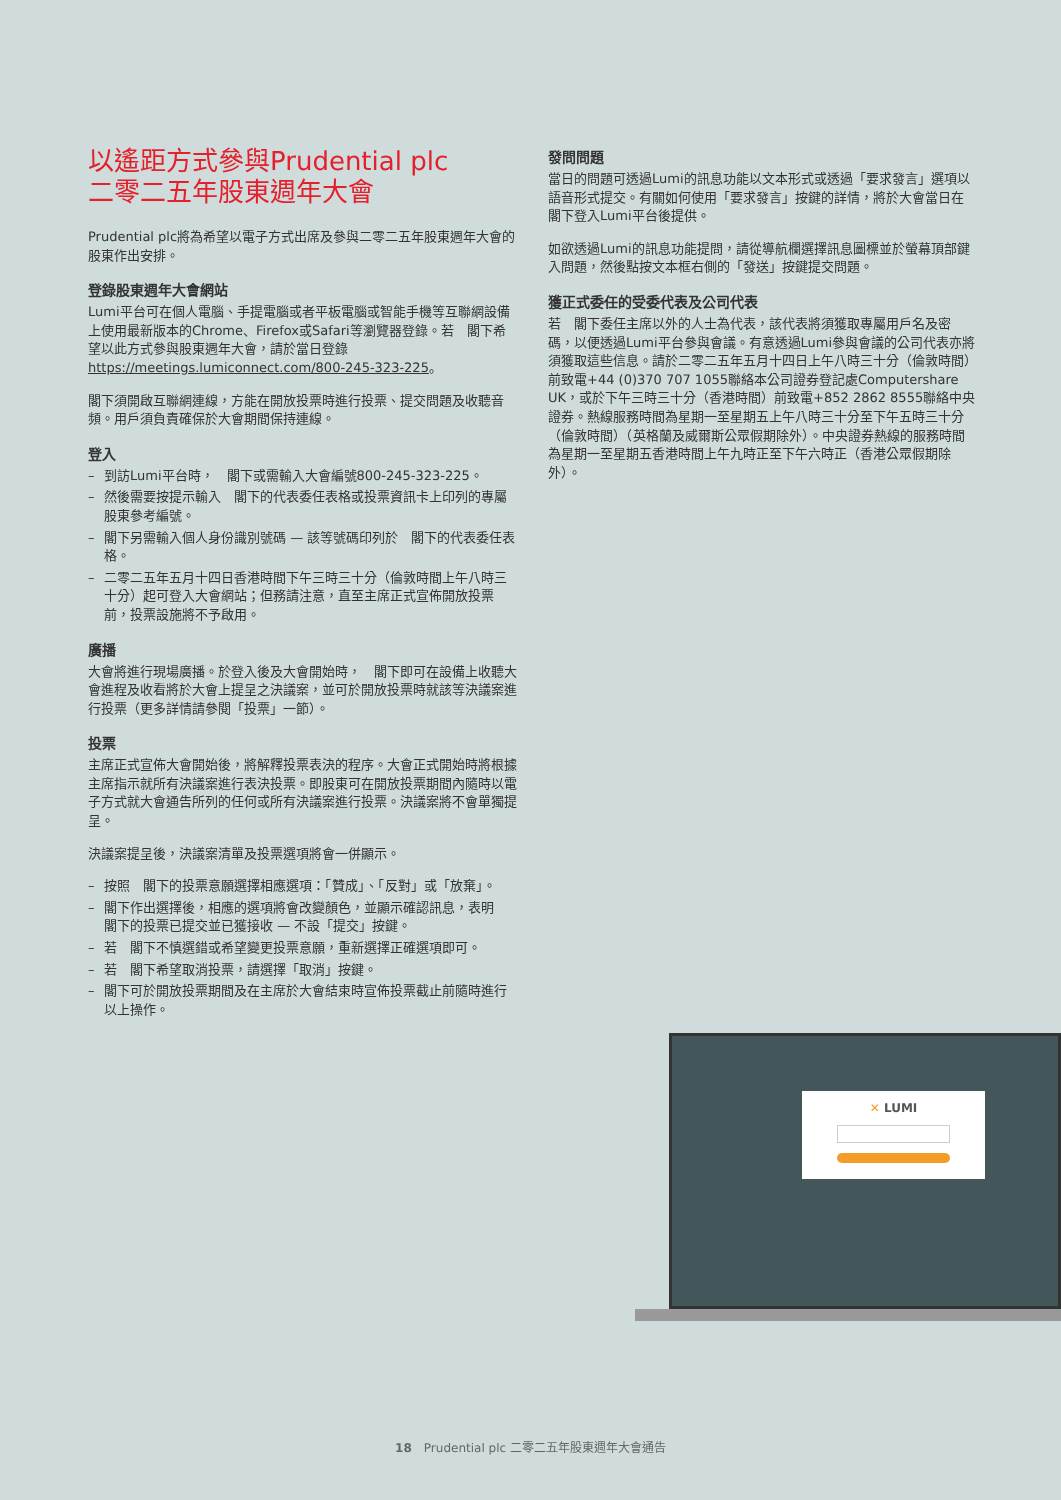以遙距方式參與Prudential plc
二零二五年股東週年大會
Prudential plc將為希望以電子方式出席及參與二零二五年股東週年大會的股東作出安排。
登錄股東週年大會網站
Lumi平台可在個人電腦、手提電腦或者平板電腦或智能手機等互聯網設備上使用最新版本的Chrome、Firefox或Safari等瀏覽器登錄。若　閣下希望以此方式參與股東週年大會，請於當日登錄https://meetings.lumiconnect.com/800-245-323-225。
閣下須開啟互聯網連線，方能在開放投票時進行投票、提交問題及收聽音頻。用戶須負責確保於大會期間保持連線。
登入
– 到訪Lumi平台時，　閣下或需輸入大會編號800-245-323-225。
– 然後需要按提示輸入　閣下的代表委任表格或投票資訊卡上印列的專屬股東參考編號。
– 閣下另需輸入個人身份識別號碼 — 該等號碼印列於　閣下的代表委任表格。
– 二零二五年五月十四日香港時間下午三時三十分（倫敦時間上午八時三十分）起可登入大會網站；但務請注意，直至主席正式宣佈開放投票前，投票設施將不予啟用。
廣播
大會將進行現場廣播。於登入後及大會開始時，　閣下即可在設備上收聽大會進程及收看將於大會上提呈之決議案，並可於開放投票時就該等決議案進行投票（更多詳情請參閱「投票」一節）。
投票
主席正式宣佈大會開始後，將解釋投票表決的程序。大會正式開始時將根據主席指示就所有決議案進行表決投票。即股東可在開放投票期間內隨時以電子方式就大會通告所列的任何或所有決議案進行投票。決議案將不會單獨提呈。
決議案提呈後，決議案清單及投票選項將會一併顯示。
– 按照　閣下的投票意願選擇相應選項：「贊成」、「反對」或「放棄」。
– 閣下作出選擇後，相應的選項將會改變顏色，並顯示確認訊息，表明　閣下的投票已提交並已獲接收 — 不設「提交」按鍵。
– 若　閣下不慎選錯或希望變更投票意願，重新選擇正確選項即可。
– 若　閣下希望取消投票，請選擇「取消」按鍵。
– 閣下可於開放投票期間及在主席於大會結束時宣佈投票截止前隨時進行以上操作。
發問問題
當日的問題可透過Lumi的訊息功能以文本形式或透過「要求發言」選項以語音形式提交。有關如何使用「要求發言」按鍵的詳情，將於大會當日在　閣下登入Lumi平台後提供。
如欲透過Lumi的訊息功能提問，請從導航欄選擇訊息圖標並於螢幕頂部鍵入問題，然後點按文本框右側的「發送」按鍵提交問題。
獲正式委任的受委代表及公司代表
若　閣下委任主席以外的人士為代表，該代表將須獲取專屬用戶名及密碼，以便透過Lumi平台參與會議。有意透過Lumi參與會議的公司代表亦將須獲取這些信息。請於二零二五年五月十四日上午八時三十分（倫敦時間）前致電+44 (0)370 707 1055聯絡本公司證券登記處Computershare UK，或於下午三時三十分（香港時間）前致電+852 2862 8555聯絡中央證券。熱線服務時間為星期一至星期五上午八時三十分至下午五時三十分（倫敦時間）（英格蘭及威爾斯公眾假期除外）。中央證券熱線的服務時間為星期一至星期五香港時間上午九時正至下午六時正（香港公眾假期除外）。
✕ LUMI
18　Prudential plc 二零二五年股東週年大會通告